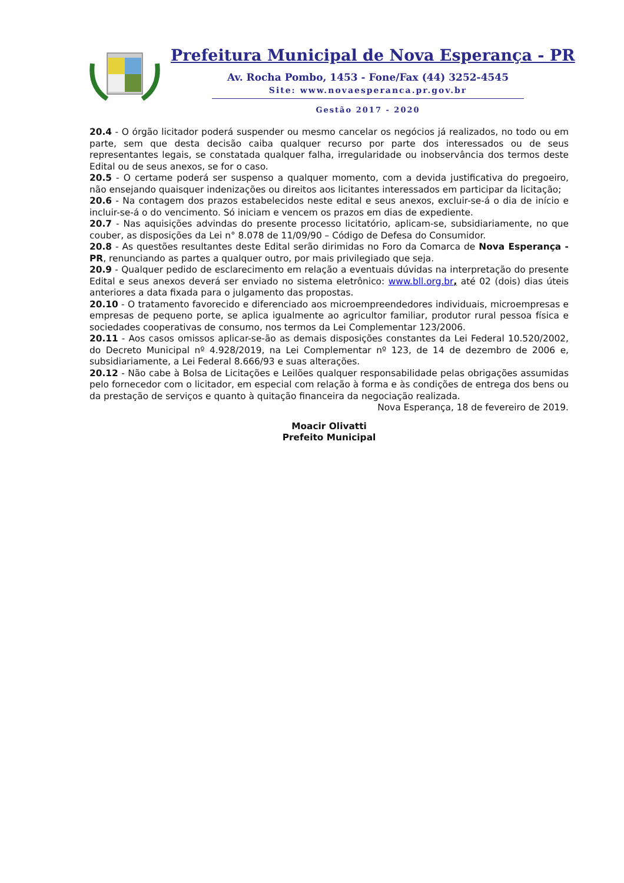Prefeitura Municipal de Nova Esperança - PR
Av. Rocha Pombo, 1453 - Fone/Fax (44) 3252-4545
Site: www.novaesperanca.pr.gov.br
Gestão 2017 - 2020
20.4 - O órgão licitador poderá suspender ou mesmo cancelar os negócios já realizados, no todo ou em parte, sem que desta decisão caiba qualquer recurso por parte dos interessados ou de seus representantes legais, se constatada qualquer falha, irregularidade ou inobservância dos termos deste Edital ou de seus anexos, se for o caso.
20.5 - O certame poderá ser suspenso a qualquer momento, com a devida justificativa do pregoeiro, não ensejando quaisquer indenizações ou direitos aos licitantes interessados em participar da licitação;
20.6 - Na contagem dos prazos estabelecidos neste edital e seus anexos, excluir-se-á o dia de início e incluir-se-á o do vencimento. Só iniciam e vencem os prazos em dias de expediente.
20.7 - Nas aquisições advindas do presente processo licitatório, aplicam-se, subsidiariamente, no que couber, as disposições da Lei n° 8.078 de 11/09/90 – Código de Defesa do Consumidor.
20.8 - As questões resultantes deste Edital serão dirimidas no Foro da Comarca de Nova Esperança - PR, renunciando as partes a qualquer outro, por mais privilegiado que seja.
20.9 - Qualquer pedido de esclarecimento em relação a eventuais dúvidas na interpretação do presente Edital e seus anexos deverá ser enviado no sistema eletrônico: www.bll.org.br, até 02 (dois) dias úteis anteriores a data fixada para o julgamento das propostas.
20.10 - O tratamento favorecido e diferenciado aos microempreendedores individuais, microempresas e empresas de pequeno porte, se aplica igualmente ao agricultor familiar, produtor rural pessoa física e sociedades cooperativas de consumo, nos termos da Lei Complementar 123/2006.
20.11 - Aos casos omissos aplicar-se-ão as demais disposições constantes da Lei Federal 10.520/2002, do Decreto Municipal nº 4.928/2019, na Lei Complementar nº 123, de 14 de dezembro de 2006 e, subsidiariamente, a Lei Federal 8.666/93 e suas alterações.
20.12 - Não cabe à Bolsa de Licitações e Leilões qualquer responsabilidade pelas obrigações assumidas pelo fornecedor com o licitador, em especial com relação à forma e às condições de entrega dos bens ou da prestação de serviços e quanto à quitação financeira da negociação realizada.
Nova Esperança, 18 de fevereiro de 2019.
Moacir Olivatti
Prefeito Municipal